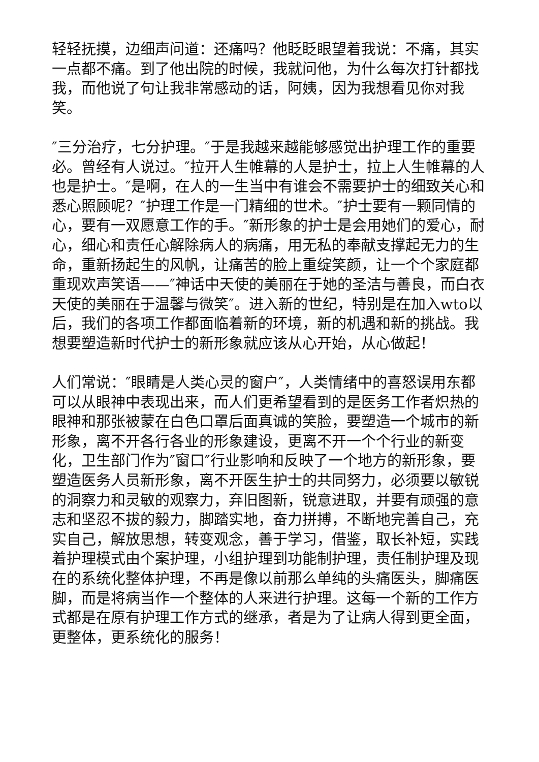轻轻抚摸，边细声问道：还痛吗？他眨眨眼望着我说：不痛，其实一点都不痛。到了他出院的时候，我就问他，为什么每次打针都找我，而他说了句让我非常感动的话，阿姨，因为我想看见你对我笑。
″三分治疗，七分护理。″于是我越来越能够感觉出护理工作的重要必。曾经有人说过。″拉开人生帷幕的人是护士，拉上人生帷幕的人也是护士。″是啊，在人的一生当中有谁会不需要护士的细致关心和悉心照顾呢？″护理工作是一门精细的世术。″护士要有一颗同情的心，要有一双愿意工作的手。″新形象的护士是会用她们的爱心，耐心，细心和责任心解除病人的病痛，用无私的奉献支撑起无力的生命，重新扬起生的风帆，让痛苦的脸上重绽笑颜，让一个个家庭都重现欢声笑语——″神话中天使的美丽在于她的圣洁与善良，而白衣天使的美丽在于温馨与微笑″。进入新的世纪，特别是在加入wto以后，我们的各项工作都面临着新的环境，新的机遇和新的挑战。我想要塑造新时代护士的新形象就应该从心开始，从心做起！
人们常说：″眼睛是人类心灵的窗户″，人类情绪中的喜怒误用东都可以从眼神中表现出来，而人们更希望看到的是医务工作者炽热的眼神和那张被蒙在白色口罩后面真诚的笑脸，要塑造一个城市的新形象，离不开各行各业的形象建设，更离不开一个个行业的新变化，卫生部门作为″窗口″行业影响和反映了一个地方的新形象，要塑造医务人员新形象，离不开医生护士的共同努力，必须要以敏锐的洞察力和灵敏的观察力，弃旧图新，锐意进取，并要有顽强的意志和坚忍不拔的毅力，脚踏实地，奋力拼搏，不断地完善自己，充实自己，解放思想，转变观念，善于学习，借鉴，取长补短，实践着护理模式由个案护理，小组护理到功能制护理，责任制护理及现在的系统化整体护理，不再是像以前那么单纯的头痛医头，脚痛医脚，而是将病当作一个整体的人来进行护理。这每一个新的工作方式都是在原有护理工作方式的继承，者是为了让病人得到更全面，更整体，更系统化的服务！